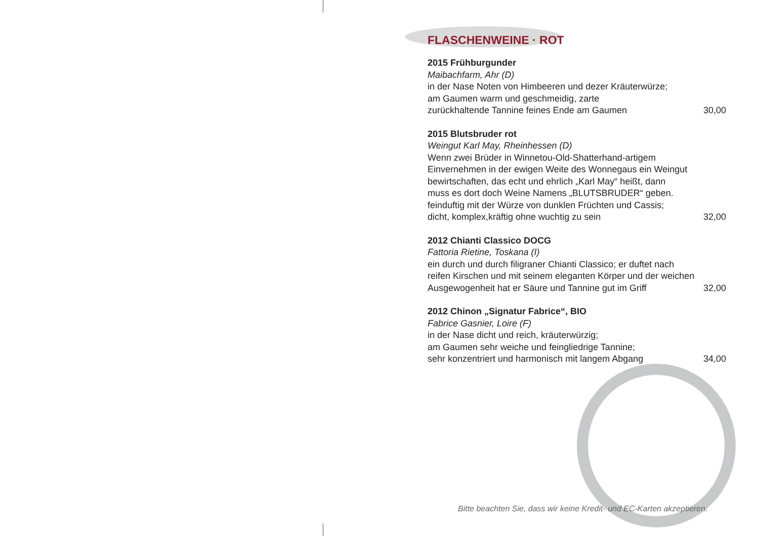FLASCHENWEINE · ROT
2015 Frühburgunder
Maibachfarm, Ahr (D)
in der Nase Noten von Himbeeren und dezer Kräuterwürze;
am Gaumen warm und geschmeidig, zarte
zurückhaltende Tannine feines Ende am Gaumen 30,00
2015 Blutsbruder rot
Weingut Karl May, Rheinhessen (D)
Wenn zwei Brüder in Winnetou-Old-Shatterhand-artigem
Einvernehmen in der ewigen Weite des Wonnegaus ein Weingut
bewirtschaften, das echt und ehrlich „Karl May“ heißt, dann
muss es dort doch Weine Namens „BLUTSBRUDER“ geben.
feinduftig mit der Würze von dunklen Früchten und Cassis;
dicht, komplex,kräftig ohne wuchtig zu sein 32,00
2012 Chianti Classico DOCG
Fattoria Rietine, Toskana (I)
ein durch und durch filigraner Chianti Classico; er duftet nach
reifen Kirschen und mit seinem eleganten Körper und der weichen
Ausgewogenheit hat er Säure und Tannine gut im Griff 32,00
2012 Chinon „Signatur Fabrice“, BIO
Fabrice Gasnier, Loire (F)
in der Nase dicht und reich, kräuterwürzig;
am Gaumen sehr weiche und feingliedrige Tannine;
sehr konzentriert und harmonisch mit langem Abgang 34,00
Bitte beachten Sie, dass wir keine Kredit- und EC-Karten akzeptieren.